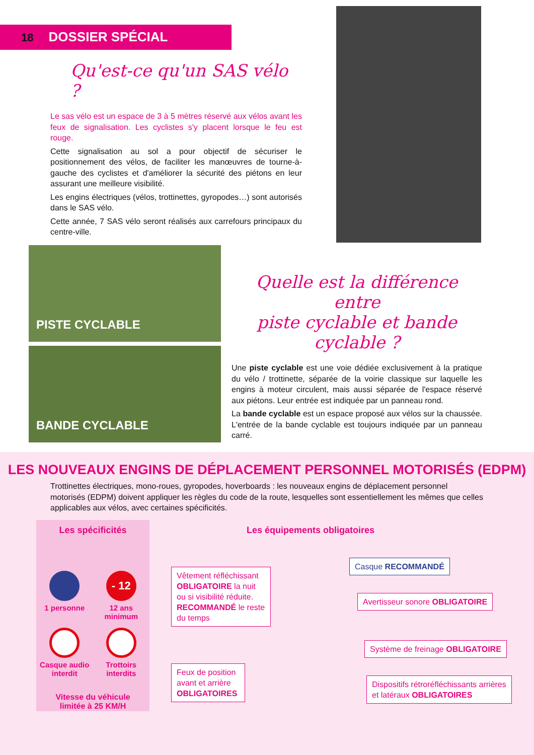18 DOSSIER SPÉCIAL
Qu'est-ce qu'un SAS vélo ?
Le sas vélo est un espace de 3 à 5 mètres réservé aux vélos avant les feux de signalisation. Les cyclistes s'y placent lorsque le feu est rouge.
Cette signalisation au sol a pour objectif de sécuriser le positionnement des vélos, de faciliter les manœuvres de tourne-à-gauche des cyclistes et d'améliorer la sécurité des piétons en leur assurant une meilleure visibilité.
Les engins électriques (vélos, trottinettes, gyropodes…) sont autorisés dans le SAS vélo.
Cette année, 7 SAS vélo seront réalisés aux carrefours principaux du centre-ville.
PISTE CYCLABLE
BANDE CYCLABLE
Quelle est la différence entre
piste cyclable et bande cyclable ?
Une piste cyclable est une voie dédiée exclusivement à la pratique du vélo / trottinette, séparée de la voirie classique sur laquelle les engins à moteur circulent, mais aussi séparée de l'espace réservé aux piétons. Leur entrée est indiquée par un panneau rond.
La bande cyclable est un espace proposé aux vélos sur la chaussée. L'entrée de la bande cyclable est toujours indiquée par un panneau carré.
LES NOUVEAUX ENGINS DE DÉPLACEMENT PERSONNEL MOTORISÉS (EDPM)
Trottinettes électriques, mono-roues, gyropodes, hoverboards : les nouveaux engins de déplacement personnel motorisés (EDPM) doivent appliquer les règles du code de la route, lesquelles sont essentiellement les mêmes que celles applicables aux vélos, avec certaines spécificités.
Les spécificités
1 personne
- 12
12 ans minimum
Casque audio interdit
Trottoirs interdits
Vitesse du véhicule
limitée à 25 KM/H
Les équipements obligatoires
Vêtement réfléchissant OBLIGATOIRE la nuit ou si visibilité réduite. RECOMMANDÉ le reste du temps
Feux de position avant et arrière OBLIGATOIRES
Casque RECOMMANDÉ
Avertisseur sonore OBLIGATOIRE
Système de freinage OBLIGATOIRE
Dispositifs rétroréfléchissants arrières
et latéraux OBLIGATOIRES